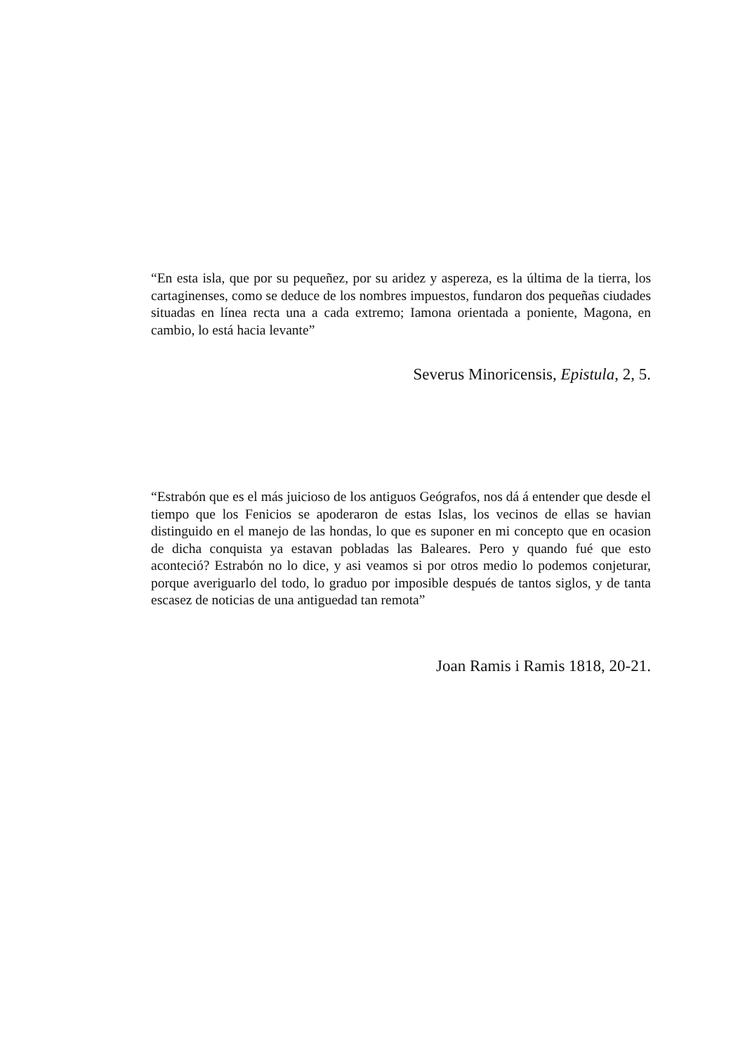“En esta isla, que por su pequeñez, por su aridez y aspereza, es la última de la tierra, los cartaginenses, como se deduce de los nombres impuestos, fundaron dos pequeñas ciudades situadas en línea recta una a cada extremo; Iamona orientada a poniente, Magona, en cambio, lo está hacia levante”
Severus Minoricensis, Epistula, 2, 5.
“Estrabón que es el más juicioso de los antiguos Geógrafos, nos dá á entender que desde el tiempo que los Fenicios se apoderaron de estas Islas, los vecinos de ellas se havian distinguido en el manejo de las hondas, lo que es suponer en mi concepto que en ocasion de dicha conquista ya estavan pobladas las Baleares. Pero y quando fué que esto aconteció? Estrabón no lo dice, y asi veamos si por otros medio lo podemos conjeturar, porque averiguarlo del todo, lo graduo por imposible después de tantos siglos, y de tanta escasez de noticias de una antiguedad tan remota”
Joan Ramis i Ramis 1818, 20-21.